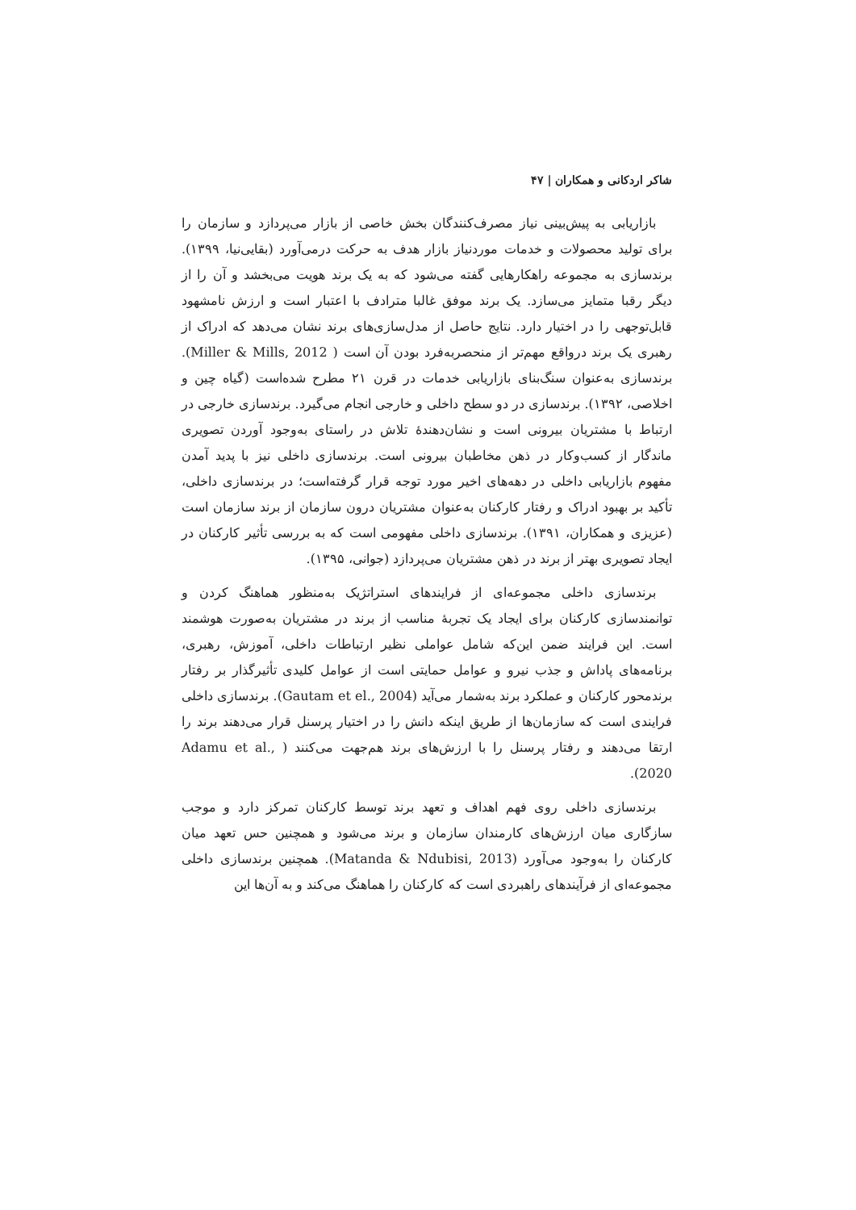شاکر اردکانی و همکاران | ۴۷
بازاریابی به پیش‌بینی نیاز مصرف‌کنندگان بخش خاصی از بازار می‌پردازد و سازمان را برای تولید محصولات و خدمات موردنیاز بازار هدف به حرکت درمی‌آورد (بقایی‌نیا، ۱۳۹۹). برندسازی به مجموعه راهکارهایی گفته می‌شود که به یک برند هویت می‌بخشد و آن را از دیگر رقبا متمایز می‌سازد. یک برند موفق غالبا مترادف با اعتبار است و ارزش نامشهود قابل‌توجهی را در اختیار دارد. نتایج حاصل از مدل‌سازی‌های برند نشان می‌دهد که ادراک از رهبری یک برند درواقع مهم‌تر از منحصربه‌فرد بودن آن است ( Miller & Mills, 2012). برندسازی به‌عنوان سنگ‌بنای بازاریابی خدمات در قرن ۲۱ مطرح شده‌است (گیاه چین و اخلاصی، ۱۳۹۲). برندسازی در دو سطح داخلی و خارجی انجام می‌گیرد. برندسازی خارجی در ارتباط با مشتریان بیرونی است و نشان‌دهندهٔ تلاش در راستای به‌وجود آوردن تصویری ماندگار از کسب‌وکار در ذهن مخاطبان بیرونی است. برندسازی داخلی نیز با پدید آمدن مفهوم بازاریابی داخلی در دهه‌های اخیر مورد توجه قرار گرفته‌است؛ در برندسازی داخلی، تأکید بر بهبود ادراک و رفتار کارکنان به‌عنوان مشتریان درون سازمان از برند سازمان است (عزیزی و همکاران، ۱۳۹۱). برندسازی داخلی مفهومی است که به بررسی تأثیر کارکنان در ایجاد تصویری بهتر از برند در ذهن مشتریان می‌پردازد (جوانی، ۱۳۹۵).
برندسازی داخلی مجموعه‌ای از فرایندهای استراتژیک به‌منظور هماهنگ کردن و توانمندسازی کارکنان برای ایجاد یک تجربهٔ مناسب از برند در مشتریان به‌صورت هوشمند است. این فرایند ضمن این‌که شامل عواملی نظیر ارتباطات داخلی، آموزش، رهبری، برنامه‌های پاداش و جذب نیرو و عوامل حمایتی است از عوامل کلیدی تأثیرگذار بر رفتار برندمحور کارکنان و عملکرد برند به‌شمار می‌آید (Gautam et el., 2004). برندسازی داخلی فرایندی است که سازمان‌ها از طریق اینکه دانش را در اختیار پرسنل قرار می‌دهند برند را ارتقا می‌دهند و رفتار پرسنل را با ارزش‌های برند هم‌جهت می‌کنند ( Adamu et al., 2020).
برندسازی داخلی روی فهم اهداف و تعهد برند توسط کارکنان تمرکز دارد و موجب سازگاری میان ارزش‌های کارمندان سازمان و برند می‌شود و همچنین حس تعهد میان کارکنان را به‌وجود می‌آورد (Matanda & Ndubisi, 2013). همچنین برندسازی داخلی مجموعه‌ای از فرآیندهای راهبردی است که کارکنان را هماهنگ می‌کند و به آن‌ها این